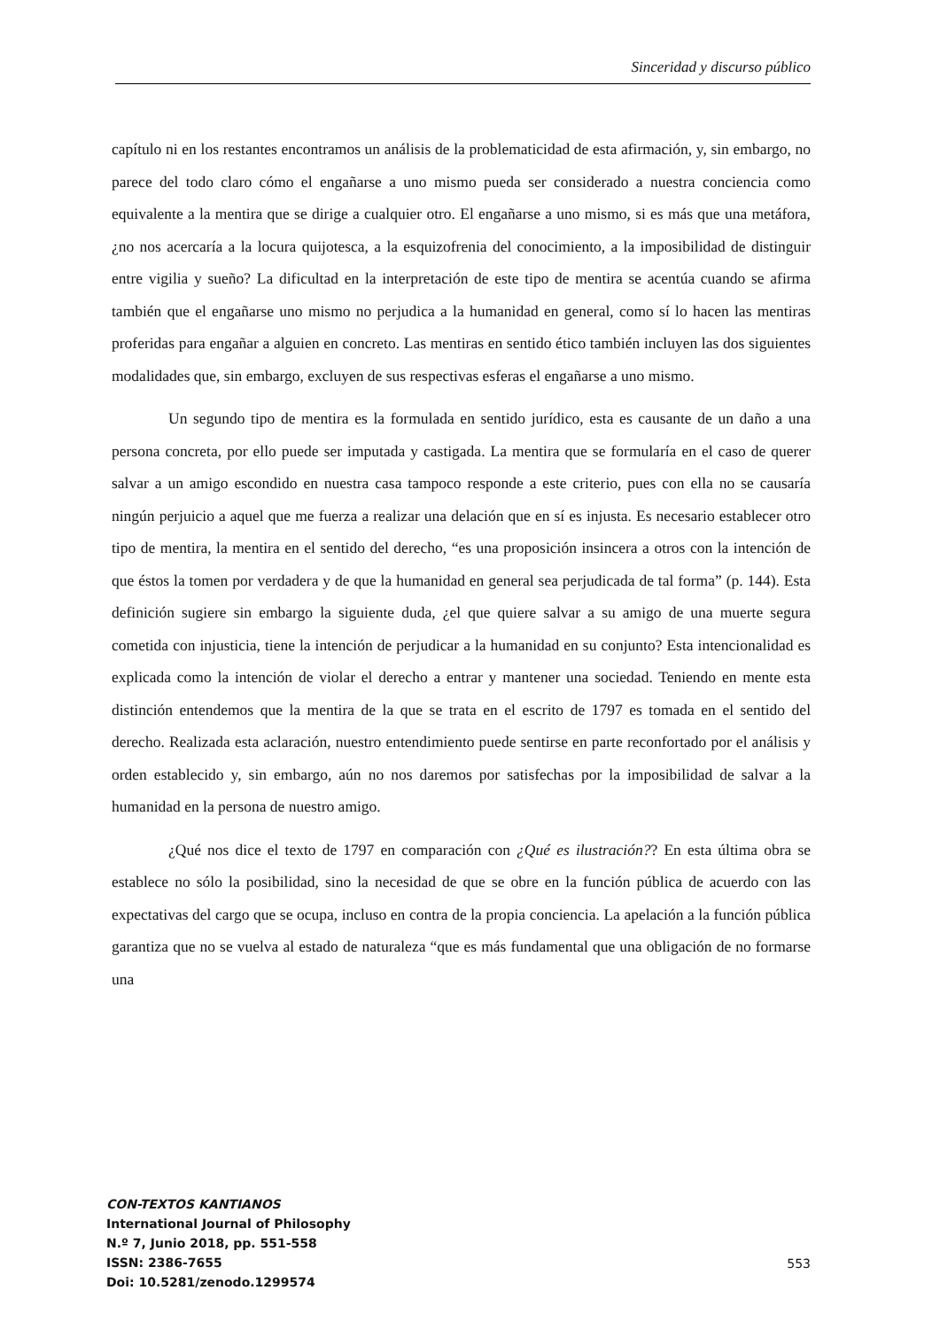Sinceridad y discurso público
capítulo ni en los restantes encontramos un análisis de la problematicidad de esta afirmación, y, sin embargo, no parece del todo claro cómo el engañarse a uno mismo pueda ser considerado a nuestra conciencia como equivalente a la mentira que se dirige a cualquier otro. El engañarse a uno mismo, si es más que una metáfora, ¿no nos acercaría a la locura quijotesca, a la esquizofrenia del conocimiento, a la imposibilidad de distinguir entre vigilia y sueño? La dificultad en la interpretación de este tipo de mentira se acentúa cuando se afirma también que el engañarse uno mismo no perjudica a la humanidad en general, como sí lo hacen las mentiras proferidas para engañar a alguien en concreto. Las mentiras en sentido ético también incluyen las dos siguientes modalidades que, sin embargo, excluyen de sus respectivas esferas el engañarse a uno mismo.
Un segundo tipo de mentira es la formulada en sentido jurídico, esta es causante de un daño a una persona concreta, por ello puede ser imputada y castigada. La mentira que se formularía en el caso de querer salvar a un amigo escondido en nuestra casa tampoco responde a este criterio, pues con ella no se causaría ningún perjuicio a aquel que me fuerza a realizar una delación que en sí es injusta. Es necesario establecer otro tipo de mentira, la mentira en el sentido del derecho, “es una proposición insincera a otros con la intención de que éstos la tomen por verdadera y de que la humanidad en general sea perjudicada de tal forma” (p. 144). Esta definición sugiere sin embargo la siguiente duda, ¿el que quiere salvar a su amigo de una muerte segura cometida con injusticia, tiene la intención de perjudicar a la humanidad en su conjunto? Esta intencionalidad es explicada como la intención de violar el derecho a entrar y mantener una sociedad. Teniendo en mente esta distinción entendemos que la mentira de la que se trata en el escrito de 1797 es tomada en el sentido del derecho. Realizada esta aclaración, nuestro entendimiento puede sentirse en parte reconfortado por el análisis y orden establecido y, sin embargo, aún no nos daremos por satisfechas por la imposibilidad de salvar a la humanidad en la persona de nuestro amigo.
¿Qué nos dice el texto de 1797 en comparación con ¿Qué es ilustración?? En esta última obra se establece no sólo la posibilidad, sino la necesidad de que se obre en la función pública de acuerdo con las expectativas del cargo que se ocupa, incluso en contra de la propia conciencia. La apelación a la función pública garantiza que no se vuelva al estado de naturaleza “que es más fundamental que una obligación de no formarse una
CON-TEXTOS KANTIANOS
International Journal of Philosophy
N.º 7, Junio 2018, pp. 551-558
ISSN: 2386-7655
Doi: 10.5281/zenodo.1299574
553